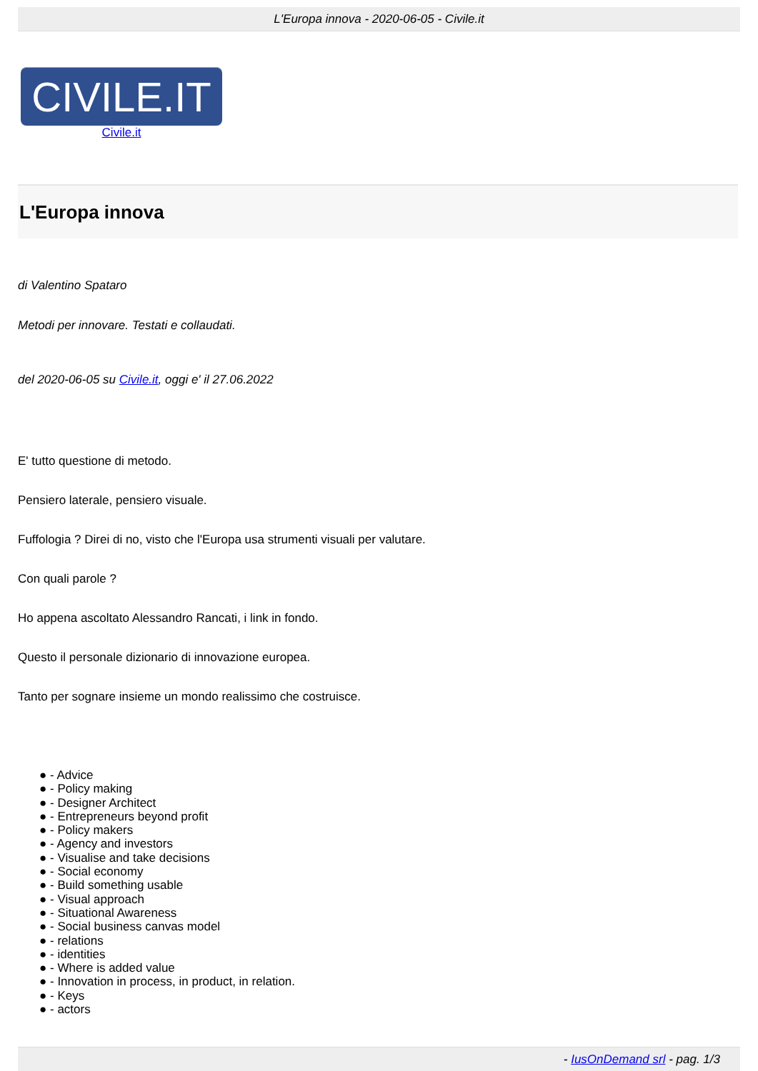L'Europa innova - 2020-06-05 - Civile.it
CIVILE.IT
Civile.it
L'Europa innova
di Valentino Spataro
Metodi per innovare. Testati e collaudati.
del 2020-06-05 su Civile.it, oggi e' il 27.06.2022
E' tutto questione di metodo.
Pensiero laterale, pensiero visuale.
Fuffologia ? Direi di no, visto che l'Europa usa strumenti visuali per valutare.
Con quali parole ?
Ho appena ascoltato Alessandro Rancati, i link in fondo.
Questo il personale dizionario di innovazione europea.
Tanto per sognare insieme un mondo realissimo che costruisce.
● - Advice
● - Policy making
● - Designer Architect
● - Entrepreneurs beyond profit
● - Policy makers
● - Agency and investors
● - Visualise and take decisions
● - Social economy
● - Build something usable
● - Visual approach
● - Situational Awareness
● - Social business canvas model
● - relations
● - identities
● - Where is added value
● - Innovation in process, in product, in relation.
● - Keys
● - actors
- IusOnDemand srl - pag. 1/3